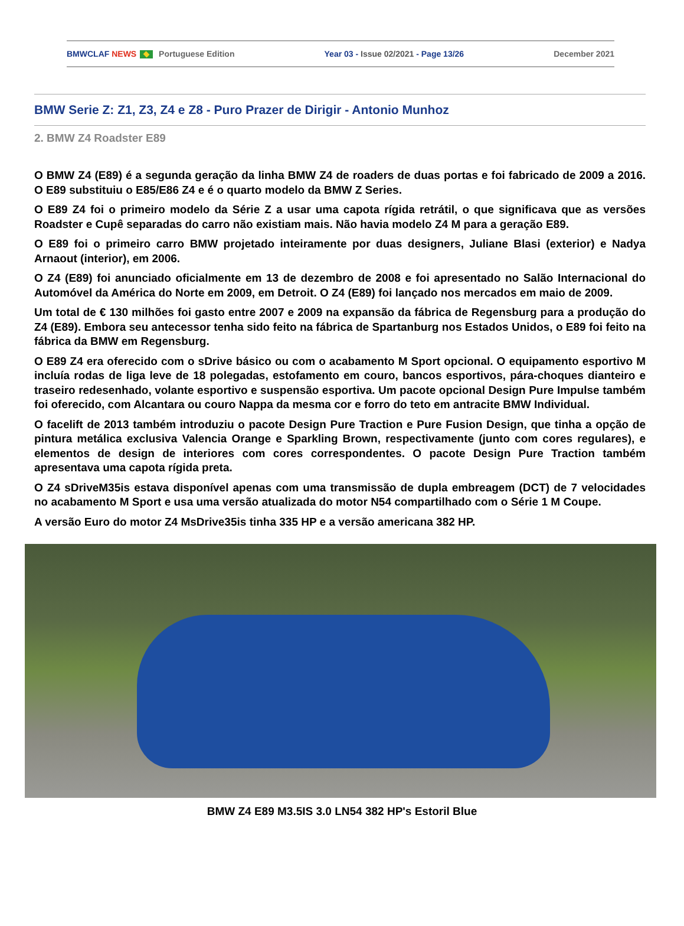BMWCLAF NEWS Portuguese Edition Year 03 - Issue 02/2021 - Page 13/26 December 2021
BMW Serie Z: Z1, Z3, Z4 e Z8 - Puro Prazer de Dirigir - Antonio Munhoz
2. BMW Z4 Roadster E89
O BMW Z4 (E89) é a segunda geração da linha BMW Z4 de roaders de duas portas e foi fabricado de 2009 a 2016. O E89 substituiu o E85/E86 Z4 e é o quarto modelo da BMW Z Series.
O E89 Z4 foi o primeiro modelo da Série Z a usar uma capota rígida retrátil, o que significava que as versões Roadster e Cupê separadas do carro não existiam mais. Não havia modelo Z4 M para a geração E89.
O E89 foi o primeiro carro BMW projetado inteiramente por duas designers, Juliane Blasi (exterior) e Nadya Arnaout (interior), em 2006.
O Z4 (E89) foi anunciado oficialmente em 13 de dezembro de 2008 e foi apresentado no Salão Internacional do Automóvel da América do Norte em 2009, em Detroit. O Z4 (E89) foi lançado nos mercados em maio de 2009.
Um total de € 130 milhões foi gasto entre 2007 e 2009 na expansão da fábrica de Regensburg para a produção do Z4 (E89). Embora seu antecessor tenha sido feito na fábrica de Spartanburg nos Estados Unidos, o E89 foi feito na fábrica da BMW em Regensburg.
O E89 Z4 era oferecido com o sDrive básico ou com o acabamento M Sport opcional. O equipamento esportivo M incluía rodas de liga leve de 18 polegadas, estofamento em couro, bancos esportivos, pára-choques dianteiro e traseiro redesenhado, volante esportivo e suspensão esportiva. Um pacote opcional Design Pure Impulse também foi oferecido, com Alcantara ou couro Nappa da mesma cor e forro do teto em antracite BMW Individual.
O facelift de 2013 também introduziu o pacote Design Pure Traction e Pure Fusion Design, que tinha a opção de pintura metálica exclusiva Valencia Orange e Sparkling Brown, respectivamente (junto com cores regulares), e elementos de design de interiores com cores correspondentes. O pacote Design Pure Traction também apresentava uma capota rígida preta.
O Z4 sDriveM35is estava disponível apenas com uma transmissão de dupla embreagem (DCT) de 7 velocidades no acabamento M Sport e usa uma versão atualizada do motor N54 compartilhado com o Série 1 M Coupe.
A versão Euro do motor Z4 MsDrive35is tinha 335 HP e a versão americana 382 HP.
BMW Z4 E89 M3.5IS 3.0 LN54 382 HP's Estoril Blue